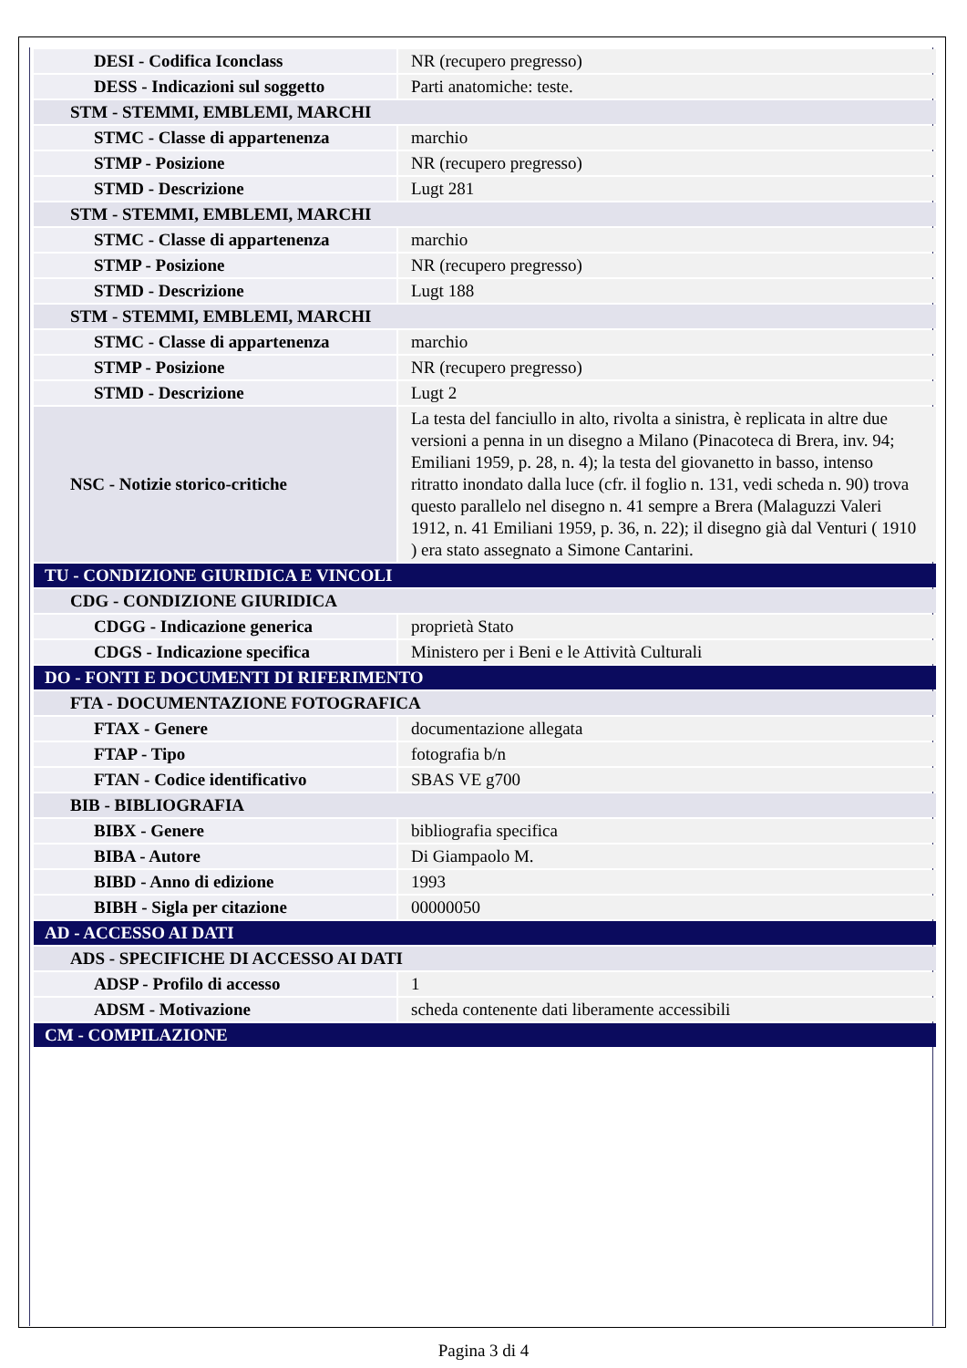| DESI - Codifica Iconclass | NR (recupero pregresso) |
| DESS - Indicazioni sul soggetto | Parti anatomiche: teste. |
| STM - STEMMI, EMBLEMI, MARCHI | |
| STMC - Classe di appartenenza | marchio |
| STMP - Posizione | NR (recupero pregresso) |
| STMD - Descrizione | Lugt 281 |
| STM - STEMMI, EMBLEMI, MARCHI | |
| STMC - Classe di appartenenza | marchio |
| STMP - Posizione | NR (recupero pregresso) |
| STMD - Descrizione | Lugt 188 |
| STM - STEMMI, EMBLEMI, MARCHI | |
| STMC - Classe di appartenenza | marchio |
| STMP - Posizione | NR (recupero pregresso) |
| STMD - Descrizione | Lugt 2 |
| NSC - Notizie storico-critiche | La testa del fanciullo in alto, rivolta a sinistra, è replicata in altre due versioni a penna in un disegno a Milano (Pinacoteca di Brera, inv. 94; Emiliani 1959, p. 28, n. 4); la testa del giovanetto in basso, intenso ritratto inondato dalla luce (cfr. il foglio n. 131, vedi scheda n. 90) trova questo parallelo nel disegno n. 41 sempre a Brera (Malaguzzi Valeri 1912, n. 41 Emiliani 1959, p. 36, n. 22); il disegno già dal Venturi ( 1910 ) era stato assegnato a Simone Cantarini. |
| TU - CONDIZIONE GIURIDICA E VINCOLI | |
| CDG - CONDIZIONE GIURIDICA | |
| CDGG - Indicazione generica | proprietà Stato |
| CDGS - Indicazione specifica | Ministero per i Beni e le Attività Culturali |
| DO - FONTI E DOCUMENTI DI RIFERIMENTO | |
| FTA - DOCUMENTAZIONE FOTOGRAFICA | |
| FTAX - Genere | documentazione allegata |
| FTAP - Tipo | fotografia b/n |
| FTAN - Codice identificativo | SBAS VE g700 |
| BIB - BIBLIOGRAFIA | |
| BIBX - Genere | bibliografia specifica |
| BIBA - Autore | Di Giampaolo M. |
| BIBD - Anno di edizione | 1993 |
| BIBH - Sigla per citazione | 00000050 |
| AD - ACCESSO AI DATI | |
| ADS - SPECIFICHE DI ACCESSO AI DATI | |
| ADSP - Profilo di accesso | 1 |
| ADSM - Motivazione | scheda contenente dati liberamente accessibili |
| CM - COMPILAZIONE | |
Pagina 3 di 4